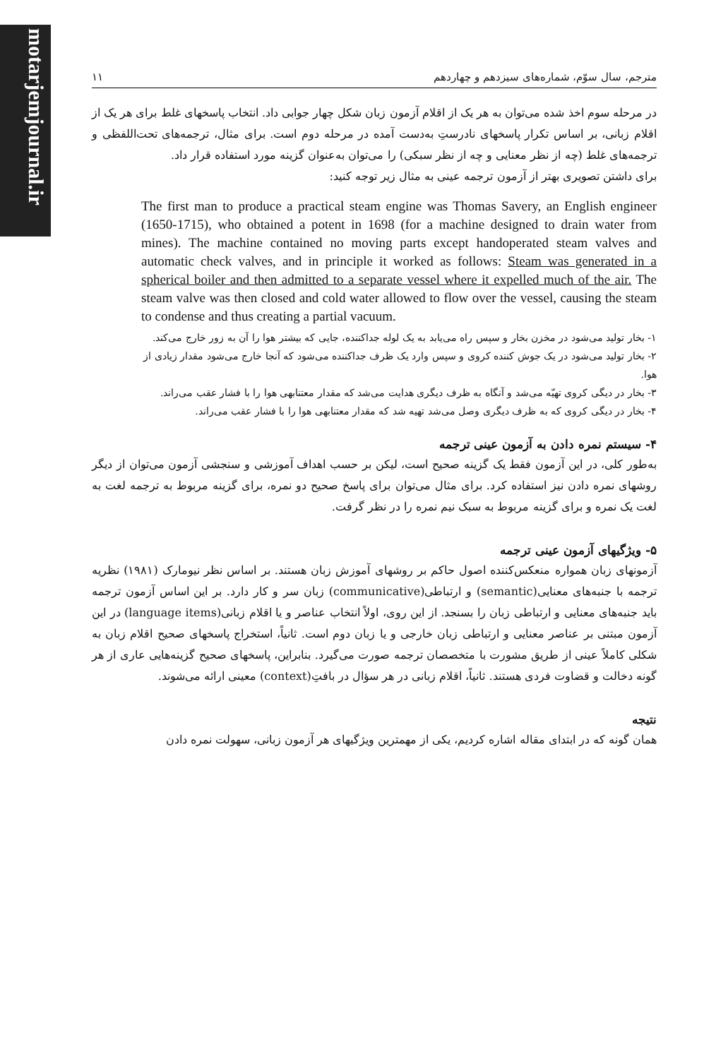motarjemjournal.ir
مترجم، سال سوّم، شماره‌های سیزدهم و چهاردهم ۱۱
در مرحله سوم اخذ شده می‌توان به هر یک از اقلام آزمون زبان شکل چهار جوابی داد. انتخاب پاسخهای غلط برای هر یک از اقلام زبانی، بر اساس تکرار پاسخهای نادرستِ به‌دست آمده در مرحله دوم است. برای مثال، ترجمه‌های تحت‌اللفظی و ترجمه‌های غلط (چه از نظر معنایی و چه از نظر سبکی) را می‌توان به‌عنوان گزینه مورد استفاده قرار داد.
برای داشتن تصویری بهتر از آزمون ترجمه عینی به مثال زیر توجه کنید:
The first man to produce a practical steam engine was Thomas Savery, an English engineer (1650-1715), who obtained a potent in 1698 (for a machine designed to drain water from mines). The machine contained no moving parts except handoperated steam valves and automatic check valves, and in principle it worked as follows: Steam was generated in a spherical boiler and then admitted to a separate vessel where it expelled much of the air. The steam valve was then closed and cold water allowed to flow over the vessel, causing the steam to condense and thus creating a partial vacuum.
۱- بخار تولید می‌شود در مخزن بخار و سپس راه می‌یابد به یک لوله جداکننده، جایی که بیشتر هوا را آن به زور خارج می‌کند.
۲- بخار تولید می‌شود در یک جوش کننده کروی و سپس وارد یک ظرف جداکننده می‌شود که آنجا خارج می‌شود مقدار زیادی از هوا.
۳- بخار در دیگی کروی تهیّه می‌شد و آنگاه به ظرف دیگری هدایت می‌شد که مقدار معتنابهی هوا را با فشار عقب می‌راند.
۴- بخار در دیگی کروی که به ظرف دیگری وصل می‌شد تهیه شد که مقدار معتنابهی هوا را با فشار عقب می‌راند.
۴- سیستم نمره دادن به آزمون عینی ترجمه
به‌طور کلی، در این آزمون فقط یک گزینه صحیح است، لیکن بر حسب اهداف آموزشی و سنجشی آزمون می‌توان از دیگر روشهای نمره دادن نیز استفاده کرد. برای مثال می‌توان برای پاسخ صحیح دو نمره، برای گزینه مربوط به ترجمه لغت به لغت یک نمره و برای گزینه مربوط به سبک نیم نمره را در نظر گرفت.
۵- ویژگیهای آزمون عینی ترجمه
آزمونهای زبان همواره منعکس‌کننده اصول حاکم بر روشهای آموزش زبان هستند. بر اساس نظر نیومارک (۱۹۸۱) نظریه ترجمه با جنبه‌های معنایی(semantic) و ارتباطی(communicative) زبان سر و کار دارد. بر این اساس آزمون ترجمه باید جنبه‌های معنایی و ارتباطی زبان را بسنجد. از این روی، اولاً انتخاب عناصر و یا اقلام زبانی(language items) در این آزمون مبتنی بر عناصر معنایی و ارتباطی زبان خارجی و یا زبان دوم است. ثانیاً، استخراج پاسخهای صحیح اقلام زبان به شکلی کاملاً عینی از طریق مشورت با متخصصان ترجمه صورت می‌گیرد. بنابراین، پاسخهای صحیح گزینه‌هایی عاری از هر گونه دخالت و قضاوت فردی هستند. ثانیاً، اقلام زبانی در هر سؤال در بافتِ(context) معینی ارائه می‌شوند.
نتیجه
همان گونه که در ابتدای مقاله اشاره کردیم، یکی از مهمترین ویژگیهای هر آزمون زبانی، سهولت نمره دادن